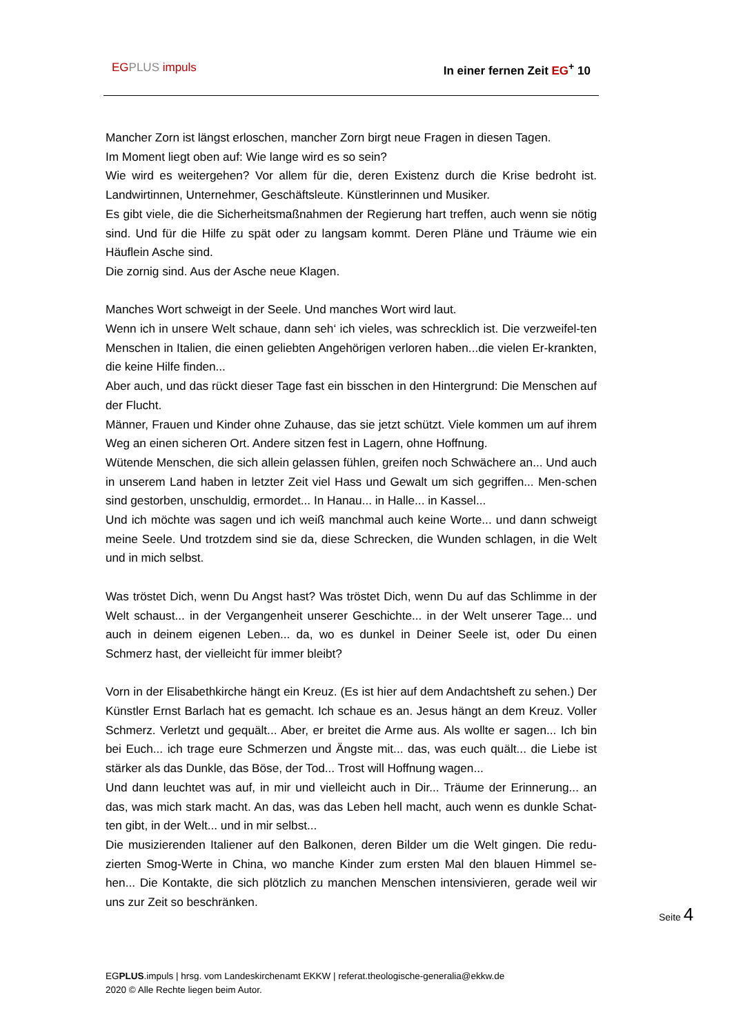EG PLUS impuls In einer fernen Zeit EG<sup>+</sup> 10
Mancher Zorn ist längst erloschen, mancher Zorn birgt neue Fragen in diesen Tagen.
Im Moment liegt oben auf: Wie lange wird es so sein?
Wie wird es weitergehen? Vor allem für die, deren Existenz durch die Krise bedroht ist. Landwirtinnen, Unternehmer, Geschäftsleute. Künstlerinnen und Musiker.
Es gibt viele, die die Sicherheitsmaßnahmen der Regierung hart treffen, auch wenn sie nötig sind. Und für die Hilfe zu spät oder zu langsam kommt. Deren Pläne und Träume wie ein Häuflein Asche sind.
Die zornig sind. Aus der Asche neue Klagen.
Manches Wort schweigt in der Seele. Und manches Wort wird laut.
Wenn ich in unsere Welt schaue, dann seh‘ ich vieles, was schrecklich ist. Die verzweifel-ten Menschen in Italien, die einen geliebten Angehörigen verloren haben...die vielen Er-krankten, die keine Hilfe finden...
Aber auch, und das rückt dieser Tage fast ein bisschen in den Hintergrund: Die Menschen auf der Flucht.
Männer, Frauen und Kinder ohne Zuhause, das sie jetzt schützt. Viele kommen um auf ihrem Weg an einen sicheren Ort. Andere sitzen fest in Lagern, ohne Hoffnung.
Wütende Menschen, die sich allein gelassen fühlen, greifen noch Schwächere an... Und auch in unserem Land haben in letzter Zeit viel Hass und Gewalt um sich gegriffen... Men-schen sind gestorben, unschuldig, ermordet... In Hanau... in Halle... in Kassel...
Und ich möchte was sagen und ich weiß manchmal auch keine Worte... und dann schweigt meine Seele. Und trotzdem sind sie da, diese Schrecken, die Wunden schlagen, in die Welt und in mich selbst.
Was tröstet Dich, wenn Du Angst hast? Was tröstet Dich, wenn Du auf das Schlimme in der Welt schaust... in der Vergangenheit unserer Geschichte... in der Welt unserer Tage... und auch in deinem eigenen Leben... da, wo es dunkel in Deiner Seele ist, oder Du einen Schmerz hast, der vielleicht für immer bleibt?
Vorn in der Elisabethkirche hängt ein Kreuz. (Es ist hier auf dem Andachtsheft zu sehen.) Der Künstler Ernst Barlach hat es gemacht. Ich schaue es an. Jesus hängt an dem Kreuz. Voller Schmerz. Verletzt und gequält... Aber, er breitet die Arme aus. Als wollte er sagen... Ich bin bei Euch... ich trage eure Schmerzen und Ängste mit... das, was euch quält... die Liebe ist stärker als das Dunkle, das Böse, der Tod... Trost will Hoffnung wagen...
Und dann leuchtet was auf, in mir und vielleicht auch in Dir... Träume der Erinnerung... an das, was mich stark macht. An das, was das Leben hell macht, auch wenn es dunkle Schat-ten gibt, in der Welt... und in mir selbst...
Die musizierenden Italiener auf den Balkonen, deren Bilder um die Welt gingen. Die redu-zierten Smog-Werte in China, wo manche Kinder zum ersten Mal den blauen Himmel se-hen... Die Kontakte, die sich plötzlich zu manchen Menschen intensivieren, gerade weil wir uns zur Zeit so beschränken.
Seite 4
EGPLUS.impuls | hrsg. vom Landeskirchenamt EKKW | referat.theologische-generalia@ekkw.de
2020 © Alle Rechte liegen beim Autor.